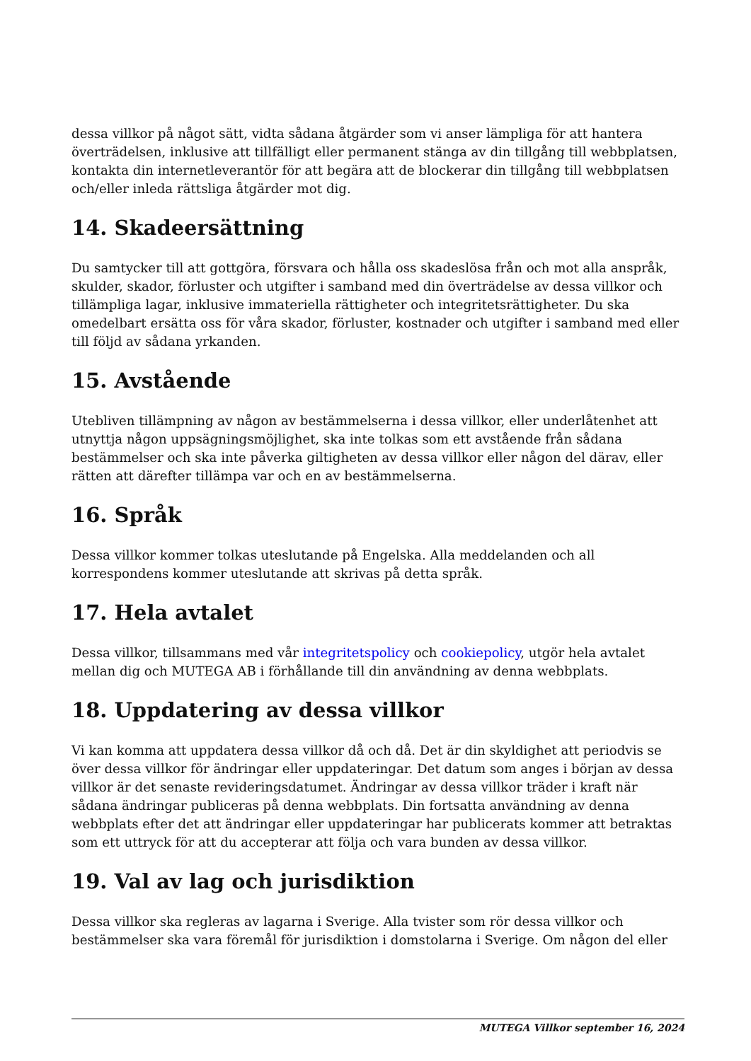dessa villkor på något sätt, vidta sådana åtgärder som vi anser lämpliga för att hantera överträdelsen, inklusive att tillfälligt eller permanent stänga av din tillgång till webbplatsen, kontakta din internetleverantör för att begära att de blockerar din tillgång till webbplatsen och/eller inleda rättsliga åtgärder mot dig.
14. Skadeersättning
Du samtycker till att gottgöra, försvara och hålla oss skadeslösa från och mot alla anspråk, skulder, skador, förluster och utgifter i samband med din överträdelse av dessa villkor och tillämpliga lagar, inklusive immateriella rättigheter och integritetsrättigheter. Du ska omedelbart ersätta oss för våra skador, förluster, kostnader och utgifter i samband med eller till följd av sådana yrkanden.
15. Avstående
Utebliven tillämpning av någon av bestämmelserna i dessa villkor, eller underlåtenhet att utnyttja någon uppsägningsmöjlighet, ska inte tolkas som ett avstående från sådana bestämmelser och ska inte påverka giltigheten av dessa villkor eller någon del därav, eller rätten att därefter tillämpa var och en av bestämmelserna.
16. Språk
Dessa villkor kommer tolkas uteslutande på Engelska. Alla meddelanden och all korrespondens kommer uteslutande att skrivas på detta språk.
17. Hela avtalet
Dessa villkor, tillsammans med vår integritetspolicy och cookiepolicy, utgör hela avtalet mellan dig och MUTEGA AB i förhållande till din användning av denna webbplats.
18. Uppdatering av dessa villkor
Vi kan komma att uppdatera dessa villkor då och då. Det är din skyldighet att periodvis se över dessa villkor för ändringar eller uppdateringar. Det datum som anges i början av dessa villkor är det senaste revideringsdatumet. Ändringar av dessa villkor träder i kraft när sådana ändringar publiceras på denna webbplats. Din fortsatta användning av denna webbplats efter det att ändringar eller uppdateringar har publicerats kommer att betraktas som ett uttryck för att du accepterar att följa och vara bunden av dessa villkor.
19. Val av lag och jurisdiktion
Dessa villkor ska regleras av lagarna i Sverige. Alla tvister som rör dessa villkor och bestämmelser ska vara föremål för jurisdiktion i domstolarna i Sverige. Om någon del eller
MUTEGA Villkor september 16, 2024